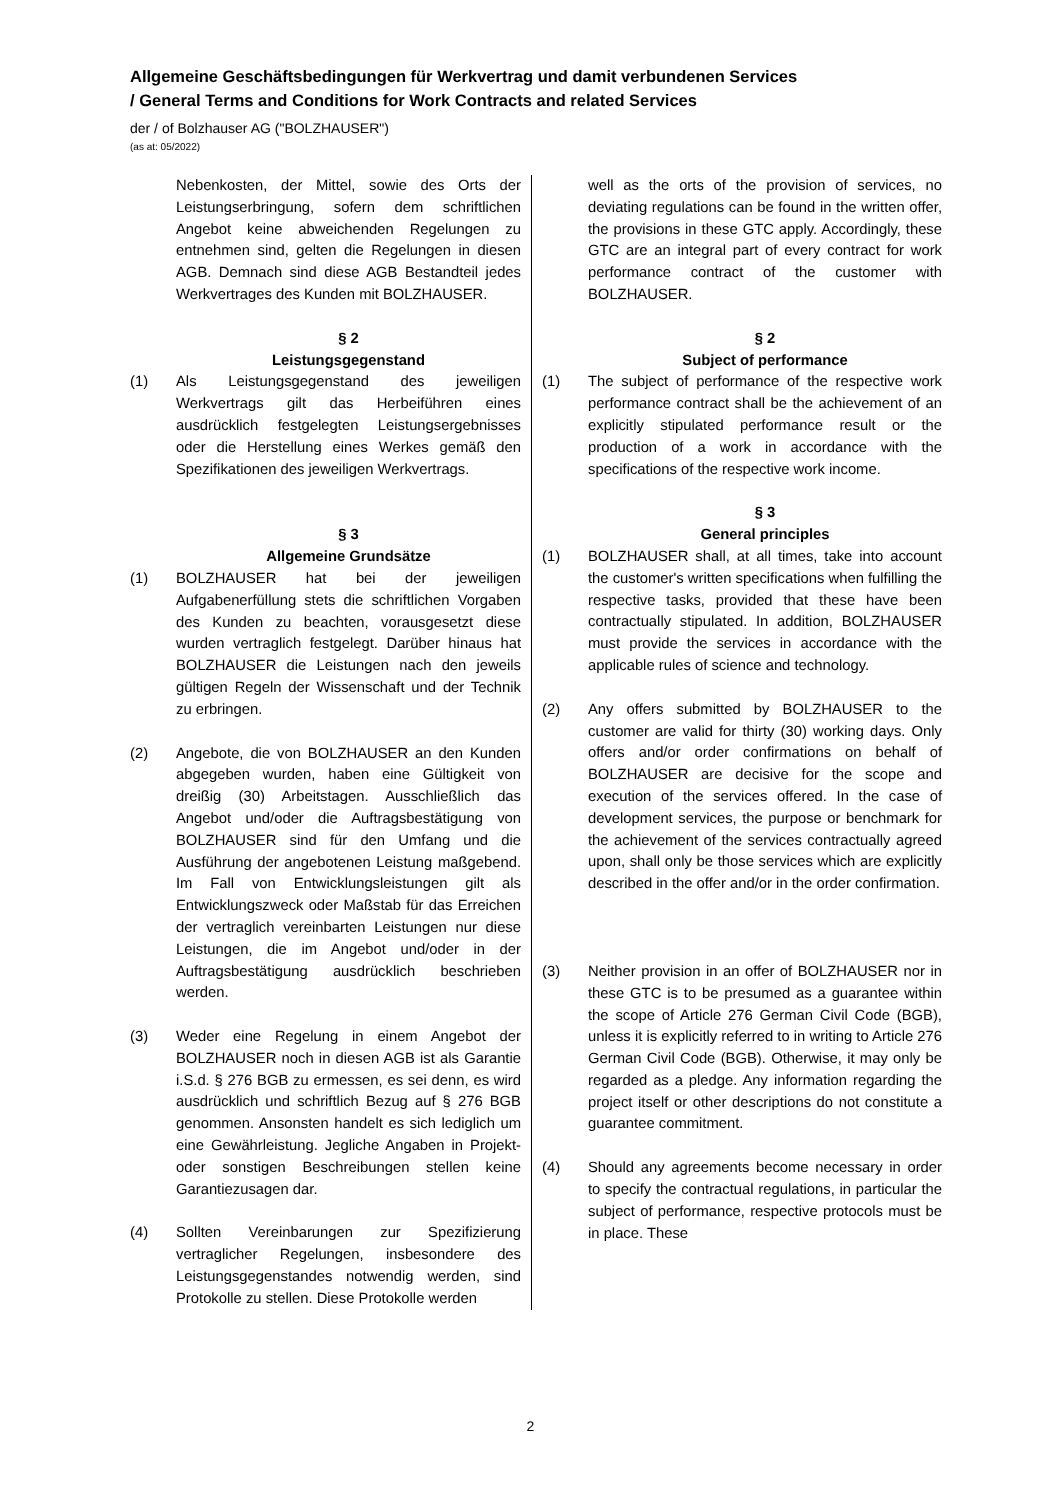Allgemeine Geschäftsbedingungen für Werkvertrag und damit verbundenen Services
/ General Terms and Conditions for Work Contracts and related Services
der / of Bolzhauser AG ("BOLZHAUSER")
(as at: 05/2022)
Nebenkosten, der Mittel, sowie des Orts der Leistungserbringung, sofern dem schriftlichen Angebot keine abweichenden Regelungen zu entnehmen sind, gelten die Regelungen in diesen AGB. Demnach sind diese AGB Bestandteil jedes Werkvertrages des Kunden mit BOLZHAUSER.
§ 2
Leistungsgegenstand
(1) Als Leistungsgegenstand des jeweiligen Werkvertrags gilt das Herbeiführen eines ausdrücklich festgelegten Leistungsergebnisses oder die Herstellung eines Werkes gemäß den Spezifikationen des jeweiligen Werkvertrags.
§ 3
Allgemeine Grundsätze
(1) BOLZHAUSER hat bei der jeweiligen Aufgabenerfüllung stets die schriftlichen Vorgaben des Kunden zu beachten, vorausgesetzt diese wurden vertraglich festgelegt. Darüber hinaus hat BOLZHAUSER die Leistungen nach den jeweils gültigen Regeln der Wissenschaft und der Technik zu erbringen.
(2) Angebote, die von BOLZHAUSER an den Kunden abgegeben wurden, haben eine Gültigkeit von dreißig (30) Arbeitstagen. Ausschließlich das Angebot und/oder die Auftragsbestätigung von BOLZHAUSER sind für den Umfang und die Ausführung der angebotenen Leistung maßgebend. Im Fall von Entwicklungsleistungen gilt als Entwicklungszweck oder Maßstab für das Erreichen der vertraglich vereinbarten Leistungen nur diese Leistungen, die im Angebot und/oder in der Auftragsbestätigung ausdrücklich beschrieben werden.
(3) Weder eine Regelung in einem Angebot der BOLZHAUSER noch in diesen AGB ist als Garantie i.S.d. § 276 BGB zu ermessen, es sei denn, es wird ausdrücklich und schriftlich Bezug auf § 276 BGB genommen. Ansonsten handelt es sich lediglich um eine Gewährleistung. Jegliche Angaben in Projekt- oder sonstigen Beschreibungen stellen keine Garantiezusagen dar.
(4) Sollten Vereinbarungen zur Spezifizierung vertraglicher Regelungen, insbesondere des Leistungsgegenstandes notwendig werden, sind Protokolle zu stellen. Diese Protokolle werden
well as the orts of the provision of services, no deviating regulations can be found in the written offer, the provisions in these GTC apply. Accordingly, these GTC are an integral part of every contract for work performance contract of the customer with BOLZHAUSER.
§ 2
Subject of performance
(1) The subject of performance of the respective work performance contract shall be the achievement of an explicitly stipulated performance result or the production of a work in accordance with the specifications of the respective work income.
§ 3
General principles
(1) BOLZHAUSER shall, at all times, take into account the customer's written specifications when fulfilling the respective tasks, provided that these have been contractually stipulated. In addition, BOLZHAUSER must provide the services in accordance with the applicable rules of science and technology.
(2) Any offers submitted by BOLZHAUSER to the customer are valid for thirty (30) working days. Only offers and/or order confirmations on behalf of BOLZHAUSER are decisive for the scope and execution of the services offered. In the case of development services, the purpose or benchmark for the achievement of the services contractually agreed upon, shall only be those services which are explicitly described in the offer and/or in the order confirmation.
(3) Neither provision in an offer of BOLZHAUSER nor in these GTC is to be presumed as a guarantee within the scope of Article 276 German Civil Code (BGB), unless it is explicitly referred to in writing to Article 276 German Civil Code (BGB). Otherwise, it may only be regarded as a pledge. Any information regarding the project itself or other descriptions do not constitute a guarantee commitment.
(4) Should any agreements become necessary in order to specify the contractual regulations, in particular the subject of performance, respective protocols must be in place. These
2